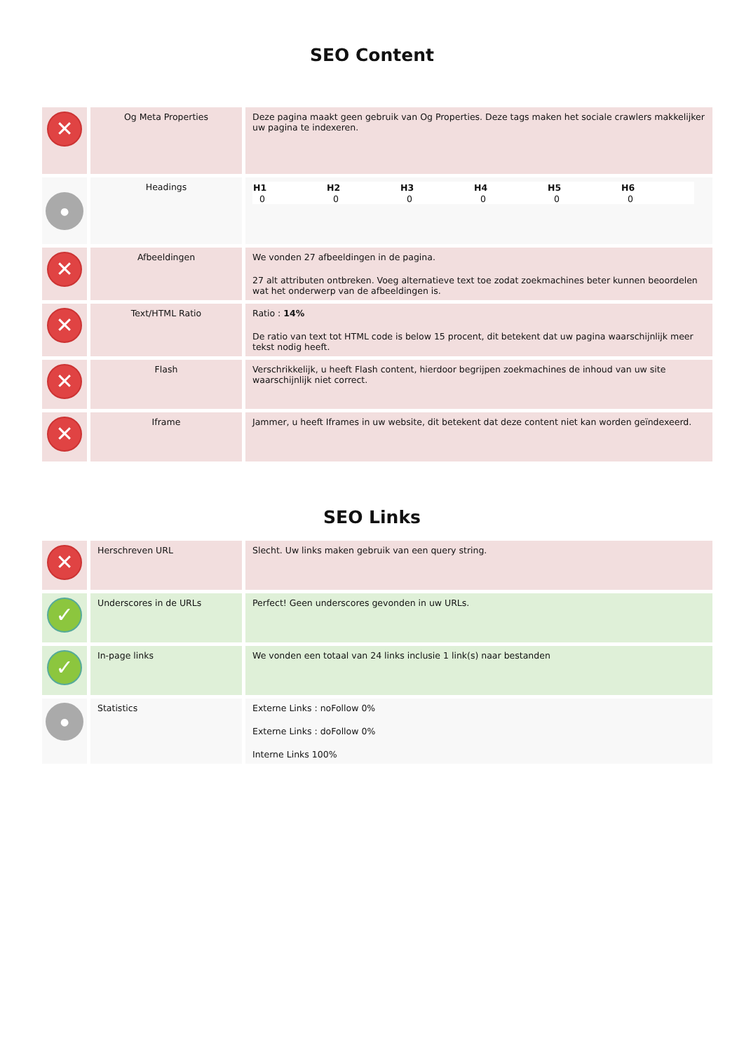SEO Content
| ✕ | Og Meta Properties | Deze pagina maakt geen gebruik van Og Properties. Deze tags maken het sociale crawlers makkelijker uw pagina te indexeren. |
| ● | Headings | / H1 / H2 / H3 / H4 / H5 / H6 / / --- / --- / --- / --- / --- / --- / / 0 / 0 / 0 / 0 / 0 / 0 / |
| ✕ | Afbeeldingen | We vonden 27 afbeeldingen in de pagina. 27 alt attributen ontbreken. Voeg alternatieve text toe zodat zoekmachines beter kunnen beoordelen wat het onderwerp van de afbeeldingen is. |
| ✕ | Text/HTML Ratio | Ratio : 14% De ratio van text tot HTML code is below 15 procent, dit betekent dat uw pagina waarschijnlijk meer tekst nodig heeft. |
| ✕ | Flash | Verschrikkelijk, u heeft Flash content, hierdoor begrijpen zoekmachines de inhoud van uw site waarschijnlijk niet correct. |
| ✕ | Iframe | Jammer, u heeft Iframes in uw website, dit betekent dat deze content niet kan worden geïndexeerd. |
SEO Links
| ✕ | Herschreven URL | Slecht. Uw links maken gebruik van een query string. |
| ✓ | Underscores in de URLs | Perfect! Geen underscores gevonden in uw URLs. |
| ✓ | In-page links | We vonden een totaal van 24 links inclusie 1 link(s) naar bestanden |
| ● | Statistics | Externe Links : noFollow 0% Externe Links : doFollow 0% Interne Links 100% |